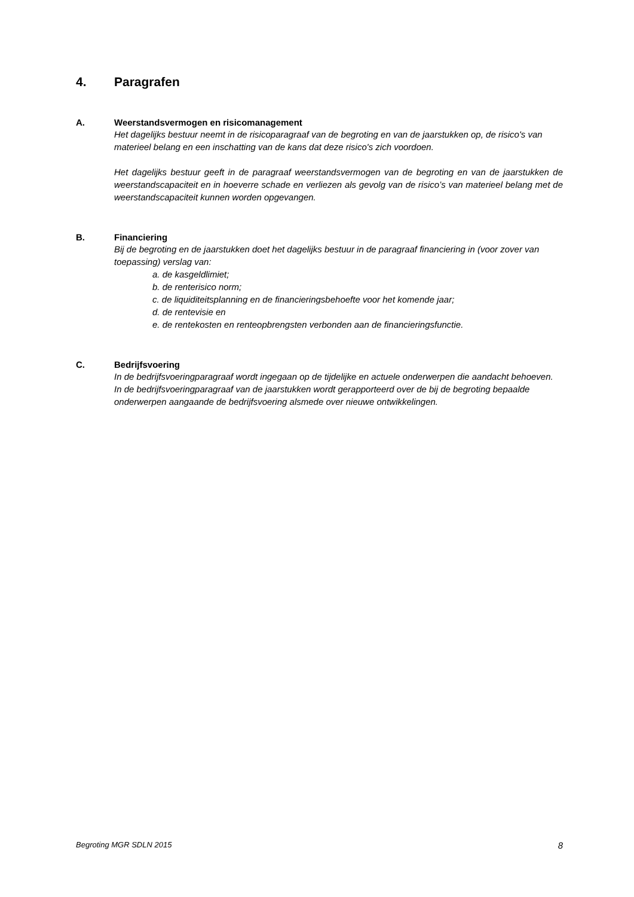4. Paragrafen
A.
Weerstandsvermogen en risicomanagement
Het dagelijks bestuur neemt in de risicoparagraaf van de begroting en van de jaarstukken op, de risico's van materieel belang en een inschatting van de kans dat deze risico's zich voordoen.
Het dagelijks bestuur geeft in de paragraaf weerstandsvermogen van de begroting en van de jaarstukken de weerstandscapaciteit en in hoeverre schade en verliezen als gevolg van de risico’s van materieel belang met de weerstandscapaciteit kunnen worden opgevangen.
B.
Financiering
Bij de begroting en de jaarstukken doet het dagelijks bestuur in de paragraaf financiering in (voor zover van toepassing) verslag van:
a. de kasgeldlimiet;
b. de renterisico norm;
c. de liquiditeitsplanning en de financieringsbehoefte voor het komende jaar;
d. de rentevisie en
e. de rentekosten en renteopbrengsten verbonden aan de financieringsfunctie.
C.
Bedrijfsvoering
In de bedrijfsvoeringparagraaf wordt ingegaan op de tijdelijke en actuele onderwerpen die aandacht behoeven. In de bedrijfsvoeringparagraaf van de jaarstukken wordt gerapporteerd over de bij de begroting bepaalde onderwerpen aangaande de bedrijfsvoering alsmede over nieuwe ontwikkelingen.
Begroting MGR SDLN 2015 8